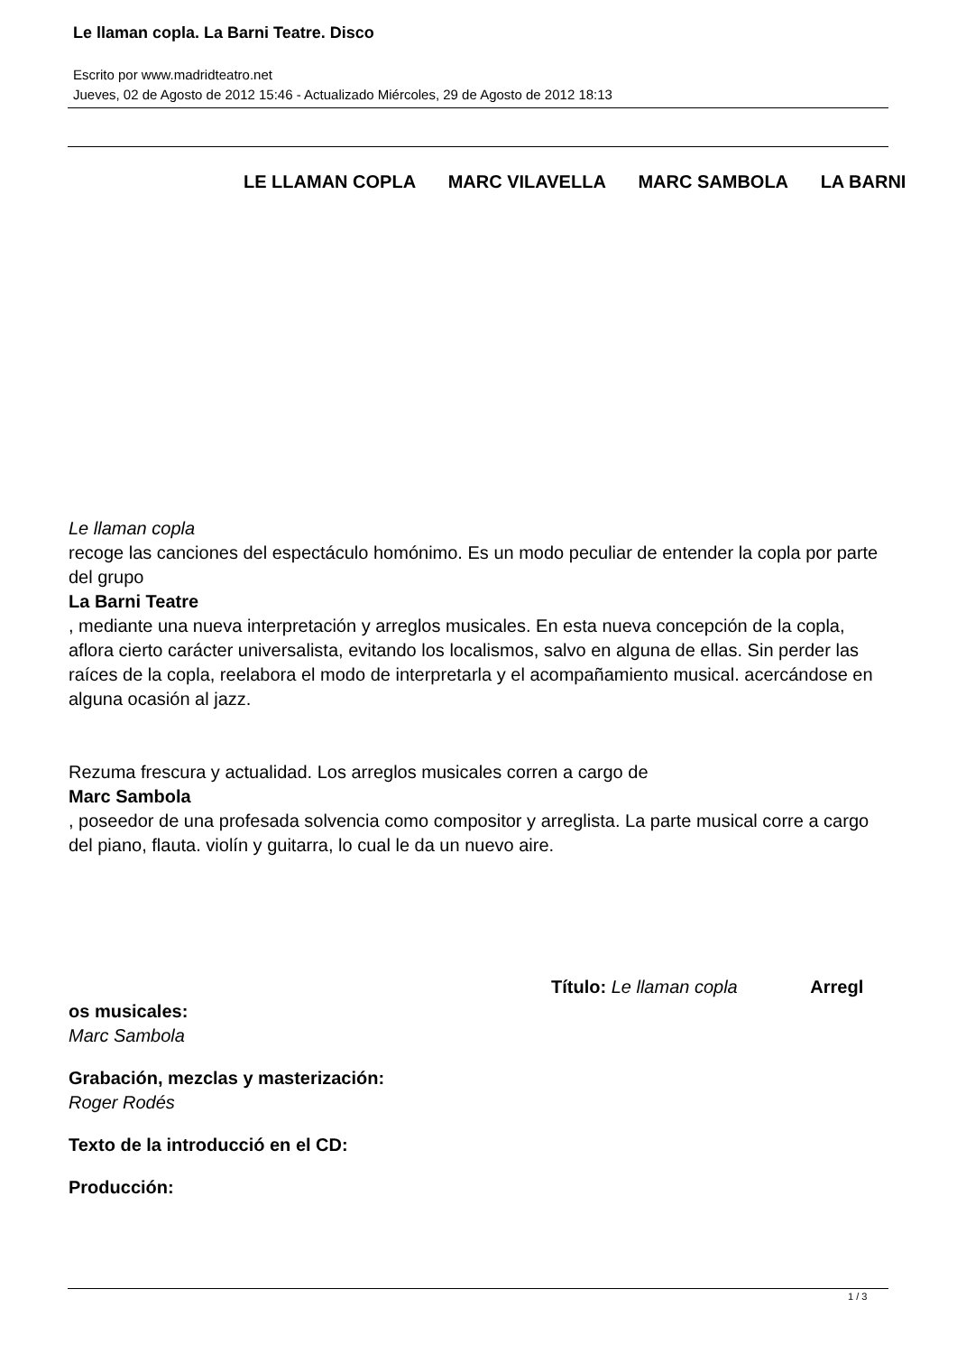Le llaman copla. La Barni Teatre. Disco
Escrito por www.madridteatro.net
Jueves, 02 de Agosto de 2012 15:46 - Actualizado Miércoles, 29 de Agosto de 2012 18:13
LE LLAMAN COPLA MARC VILAVELLA MARC SAMBOLA LA BARNI
Le llaman copla
recoge las canciones del espectáculo homónimo. Es un modo peculiar de entender la copla por parte del grupo
La Barni Teatre
, mediante una nueva interpretación y arreglos musicales. En esta nueva concepción de la copla, aflora cierto carácter universalista, evitando los localismos, salvo en alguna de ellas. Sin perder las raíces de la copla, reelabora el modo de interpretarla y el acompañamiento musical. acercándose en alguna ocasión al jazz.
Rezuma frescura y actualidad. Los arreglos musicales corren a cargo de
Marc Sambola
, poseedor de una profesada solvencia como compositor y arreglista. La parte musical corre a cargo del piano, flauta. violín y guitarra, lo cual le da un nuevo aire.
Título: Le llaman copla Arregl
os musicales:
Marc Sambola
Grabación, mezclas y masterización:
Roger Rodés
Texto de la introducció en el CD:
Producción:
1 / 3